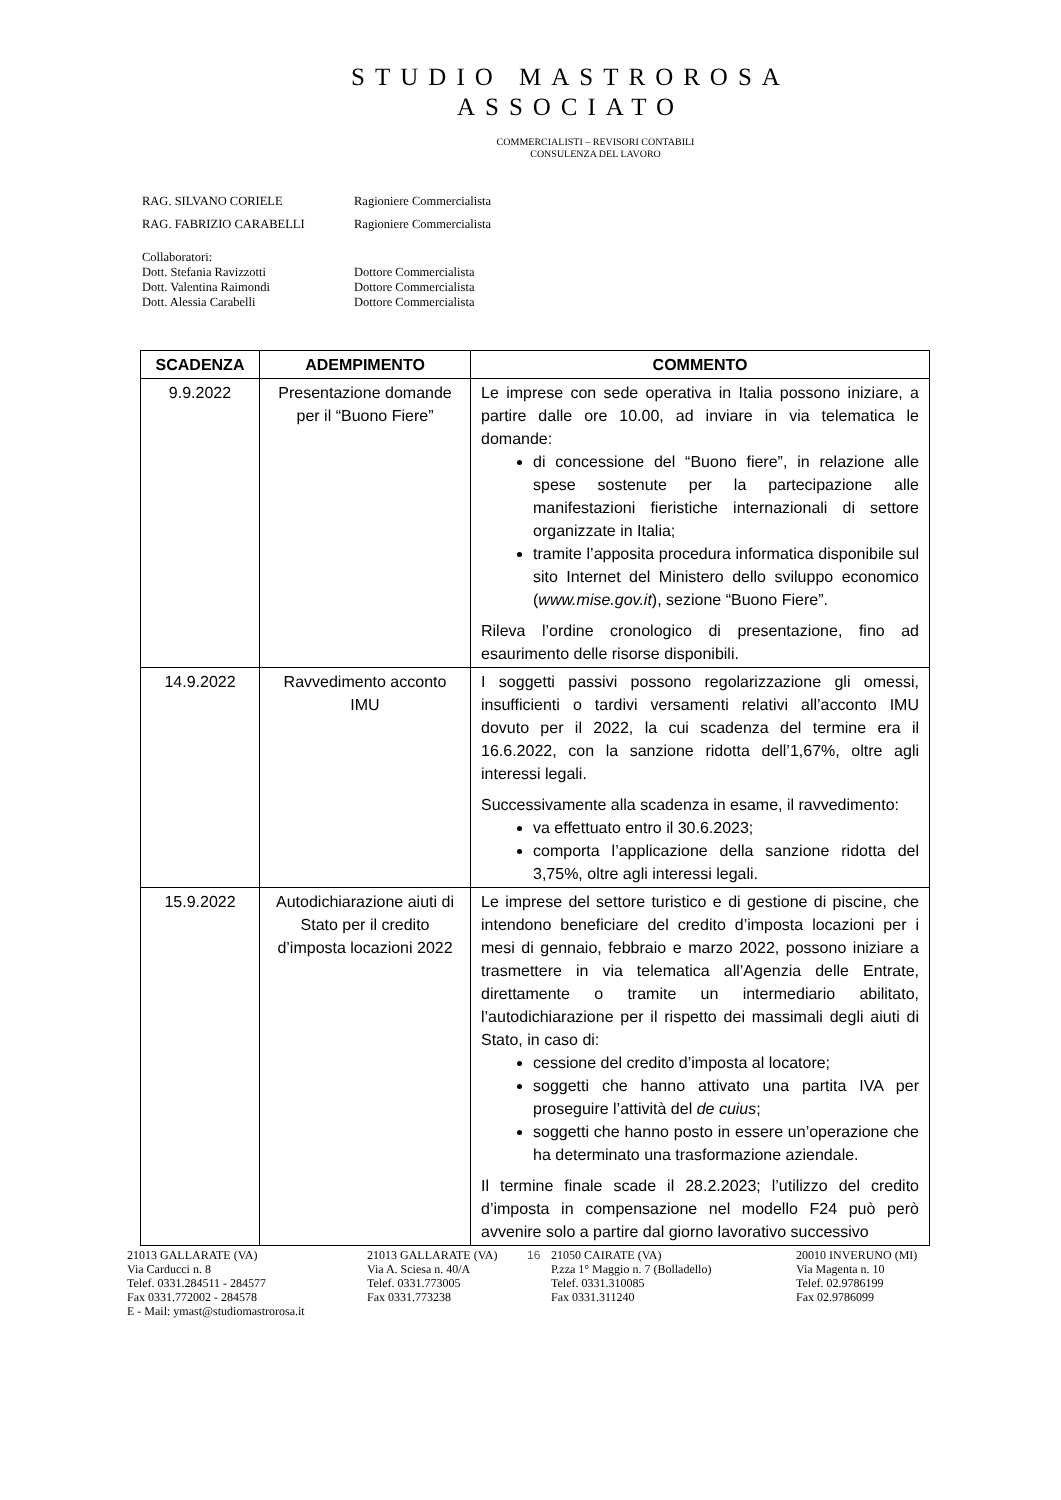STUDIO MASTROROSA
ASSOCIATO
COMMERCIALISTI – REVISORI CONTABILI
CONSULENZA DEL LAVORO
RAG. SILVANO CORIELE Ragioniere Commercialista
RAG. FABRIZIO CARABELLI Ragioniere Commercialista
Collaboratori:
Dott. Stefania Ravizzotti Dottore Commercialista
Dott. Valentina Raimondi Dottore Commercialista
Dott. Alessia Carabelli Dottore Commercialista
| SCADENZA | ADEMPIMENTO | COMMENTO |
| --- | --- | --- |
| 9.9.2022 | Presentazione domande per il “Buono Fiere” | Le imprese con sede operativa in Italia possono iniziare, a partire dalle ore 10.00, ad inviare in via telematica le domande: di concessione del “Buono fiere”, in relazione alle spese sostenute per la partecipazione alle manifestazioni fieristiche internazionali di settore organizzate in Italia; tramite l’apposita procedura informatica disponibile sul sito Internet del Ministero dello sviluppo economico ( www.mise.gov.it ), sezione “Buono Fiere”. Rileva l’ordine cronologico di presentazione, fino ad esaurimento delle risorse disponibili. |
| 14.9.2022 | Ravvedimento acconto IMU | I soggetti passivi possono regolarizzazione gli omessi, insufficienti o tardivi versamenti relativi all’acconto IMU dovuto per il 2022, la cui scadenza del termine era il 16.6.2022, con la sanzione ridotta dell’1,67%, oltre agli interessi legali. Successivamente alla scadenza in esame, il ravvedimento: va effettuato entro il 30.6.2023; comporta l’applicazione della sanzione ridotta del 3,75%, oltre agli interessi legali. |
| 15.9.2022 | Autodichiarazione aiuti di Stato per il credito d’imposta locazioni 2022 | Le imprese del settore turistico e di gestione di piscine, che intendono beneficiare del credito d’imposta locazioni per i mesi di gennaio, febbraio e marzo 2022, possono iniziare a trasmettere in via telematica all’Agenzia delle Entrate, direttamente o tramite un intermediario abilitato, l’autodichiarazione per il rispetto dei massimali degli aiuti di Stato, in caso di: cessione del credito d’imposta al locatore; soggetti che hanno attivato una partita IVA per proseguire l’attività del de cuius ; soggetti che hanno posto in essere un’operazione che ha determinato una trasformazione aziendale. Il termine finale scade il 28.2.2023; l’utilizzo del credito d’imposta in compensazione nel modello F24 può però avvenire solo a partire dal giorno lavorativo successivo |
21013 GALLARATE (VA)
Via Carducci n. 8
Telef. 0331.284511 - 284577
Fax 0331.772002 - 284578
E - Mail: ymast@studiomastrorosa.it
21013 GALLARATE (VA)
Via A. Sciesa n. 40/A
Telef. 0331.773005
Fax 0331.773238
16 21050 CAIRATE (VA)
P.zza 1° Maggio n. 7 (Bolladello)
Telef. 0331.310085
Fax 0331.311240
20010 INVERUNO (MI)
Via Magenta n. 10
Telef. 02.9786199
Fax 02.9786099